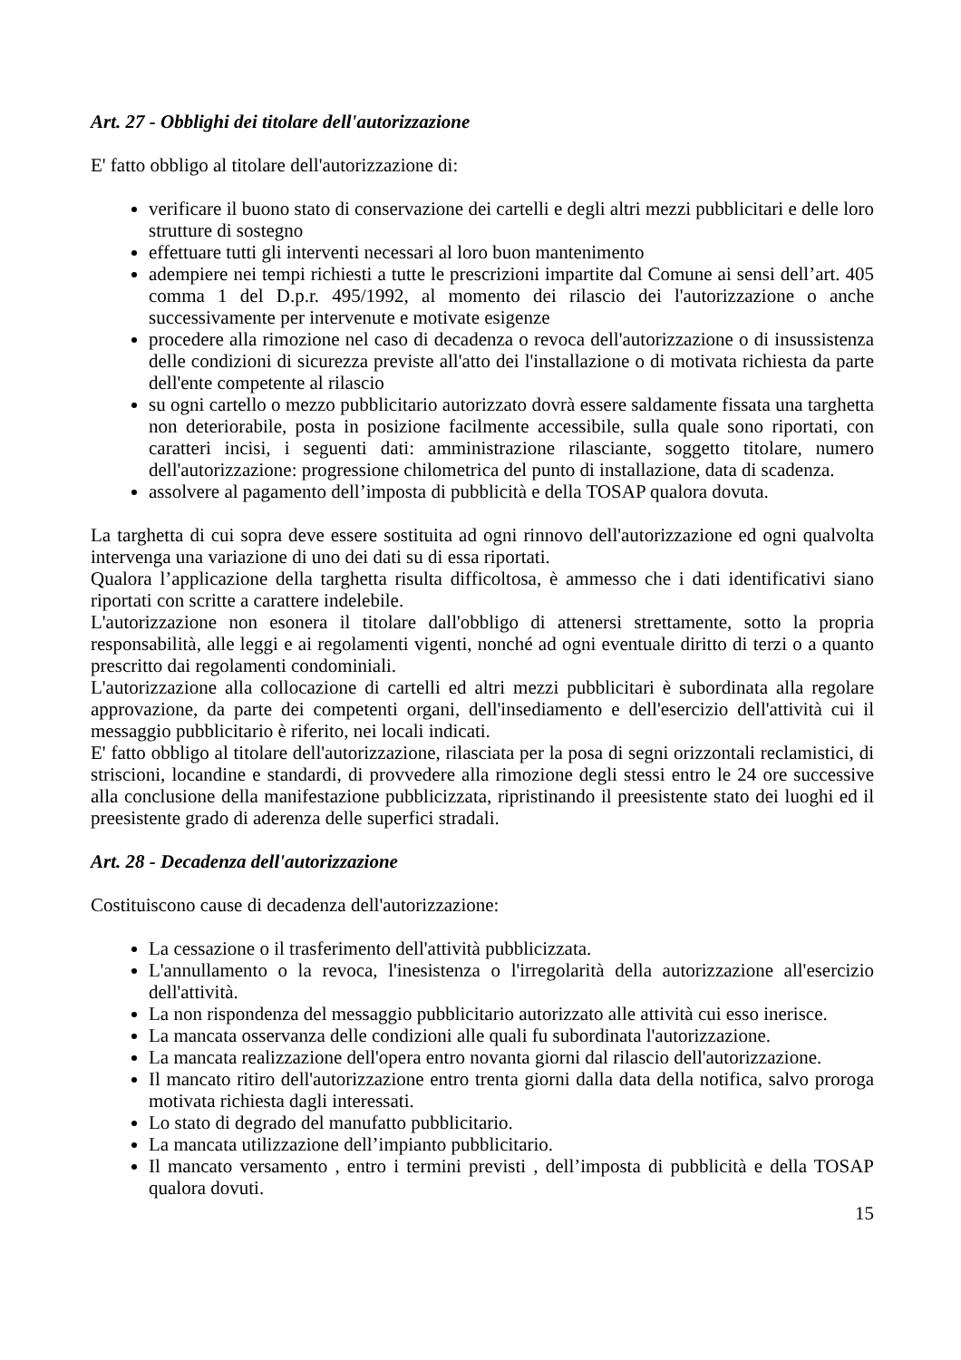Art. 27 - Obblighi dei titolare dell'autorizzazione
E' fatto obbligo al titolare dell'autorizzazione di:
verificare il buono stato di conservazione dei cartelli e degli altri mezzi pubblicitari e delle loro strutture di sostegno
effettuare tutti gli interventi necessari al loro buon mantenimento
adempiere nei tempi richiesti a tutte le prescrizioni impartite dal Comune ai sensi dell’art. 405 comma 1 del D.p.r. 495/1992, al momento dei rilascio dei l'autorizzazione o anche successivamente per intervenute e motivate esigenze
procedere alla rimozione nel caso di decadenza o revoca dell'autorizzazione o di insussistenza delle condizioni di sicurezza previste all'atto dei l'installazione o di motivata richiesta da parte dell'ente competente al rilascio
su ogni cartello o mezzo pubblicitario autorizzato dovrà essere saldamente fissata una targhetta non deteriorabile, posta in posizione facilmente accessibile, sulla quale sono riportati, con caratteri incisi, i seguenti dati: amministrazione rilasciante, soggetto titolare, numero dell'autorizzazione: progressione chilometrica del punto di installazione, data di scadenza.
assolvere al pagamento dell’imposta di pubblicità e della TOSAP qualora dovuta.
La targhetta di cui sopra deve essere sostituita ad ogni rinnovo dell'autorizzazione ed ogni qualvolta intervenga una variazione di uno dei dati su di essa riportati.
Qualora l’applicazione della targhetta risulta difficoltosa, è ammesso che i dati identificativi siano riportati con scritte a carattere indelebile.
L'autorizzazione non esonera il titolare dall'obbligo di attenersi strettamente, sotto la propria responsabilità, alle leggi e ai regolamenti vigenti, nonché ad ogni eventuale diritto di terzi o a quanto prescritto dai regolamenti condominiali.
L'autorizzazione alla collocazione di cartelli ed altri mezzi pubblicitari è subordinata alla regolare approvazione, da parte dei competenti organi, dell'insediamento e dell'esercizio dell'attività cui il messaggio pubblicitario è riferito, nei locali indicati.
E' fatto obbligo al titolare dell'autorizzazione, rilasciata per la posa di segni orizzontali reclamistici, di striscioni, locandine e standardi, di provvedere alla rimozione degli stessi entro le 24 ore successive alla conclusione della manifestazione pubblicizzata, ripristinando il preesistente stato dei luoghi ed il preesistente grado di aderenza delle superfici stradali.
Art. 28 - Decadenza dell'autorizzazione
Costituiscono cause di decadenza dell'autorizzazione:
La cessazione o il trasferimento dell'attività pubblicizzata.
L'annullamento o la revoca, l'inesistenza o l'irregolarità della autorizzazione all'esercizio dell'attività.
La non rispondenza del messaggio pubblicitario autorizzato alle attività cui esso inerisce.
La mancata osservanza delle condizioni alle quali fu subordinata l'autorizzazione.
La mancata realizzazione dell'opera entro novanta giorni dal rilascio dell'autorizzazione.
Il mancato ritiro dell'autorizzazione entro trenta giorni dalla data della notifica, salvo proroga motivata richiesta dagli interessati.
Lo stato di degrado del manufatto pubblicitario.
La mancata utilizzazione dell’impianto pubblicitario.
Il mancato versamento , entro i termini previsti , dell’imposta di pubblicità e della TOSAP qualora dovuti.
15